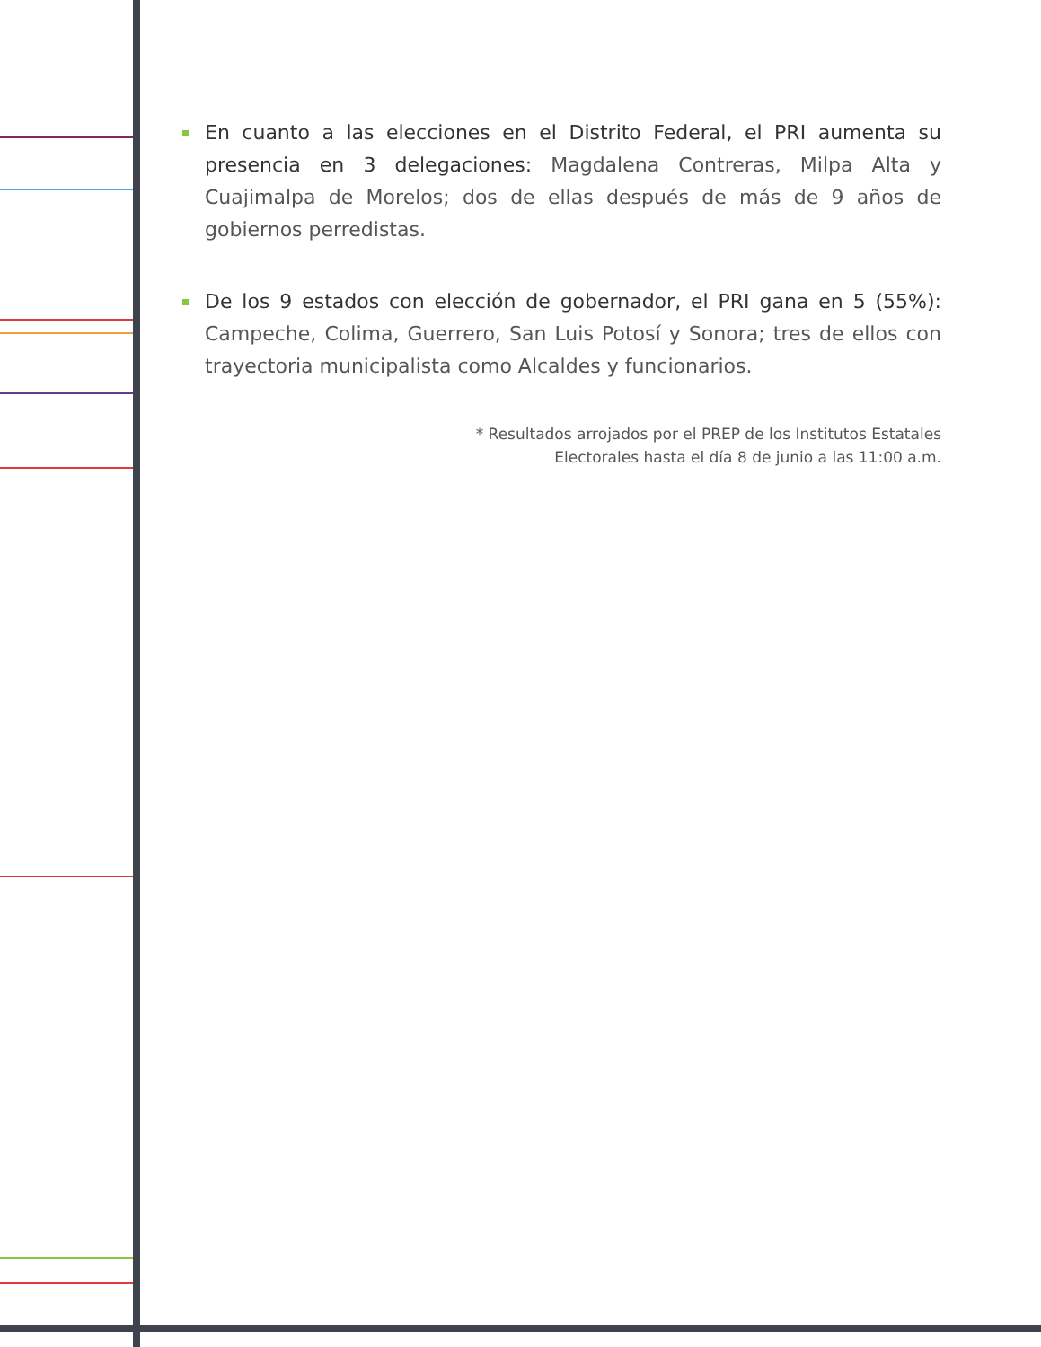En cuanto a las elecciones en el Distrito Federal, el PRI aumenta su presencia en 3 delegaciones: Magdalena Contreras, Milpa Alta y Cuajimalpa de Morelos; dos de ellas después de más de 9 años de gobiernos perredistas.
De los 9 estados con elección de gobernador, el PRI gana en 5 (55%): Campeche, Colima, Guerrero, San Luis Potosí y Sonora; tres de ellos con trayectoria municipalista como Alcaldes y funcionarios.
* Resultados arrojados por el PREP de los Institutos Estatales
Electorales hasta el día 8 de junio a las 11:00 a.m.